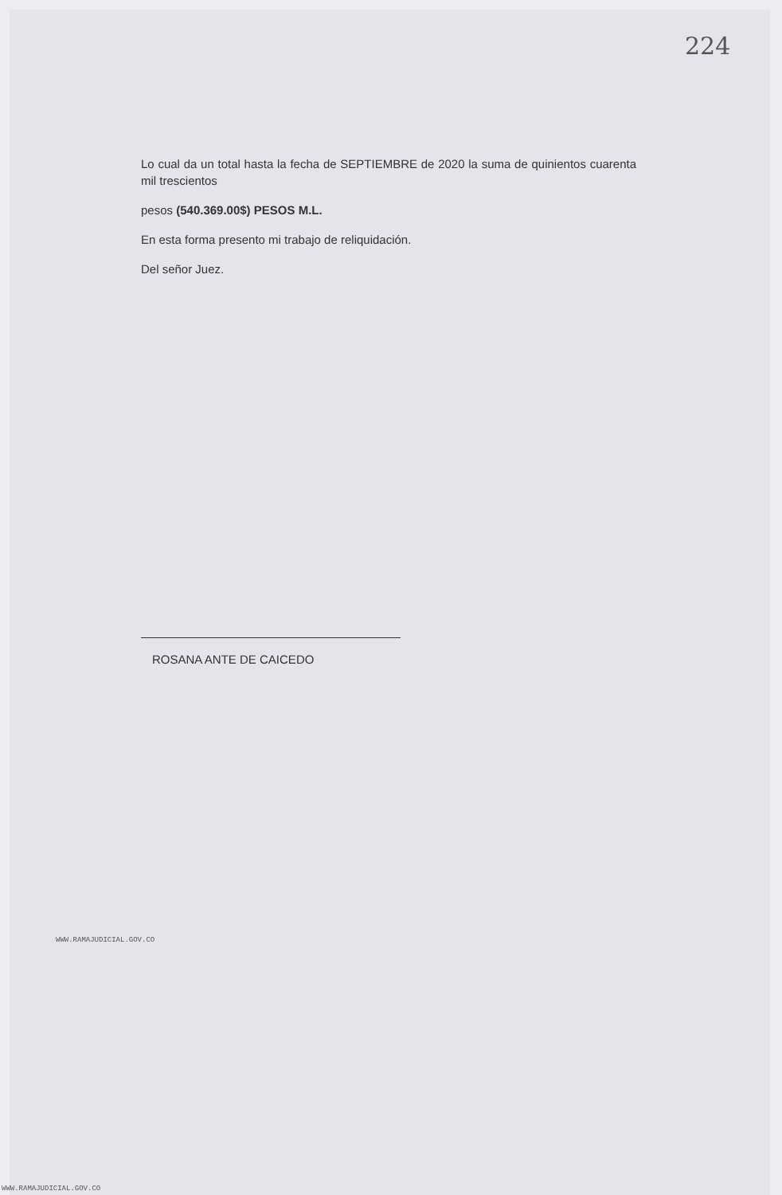224
Lo cual da un total hasta la fecha de SEPTIEMBRE de 2020 la suma de quinientos cuarenta mil trescientos
pesos (540.369.00$) PESOS M.L.
En esta forma presento mi trabajo de reliquidación.
Del señor Juez.
ROSANA ANTE DE CAICEDO
WWW.RAMAJUDICIAL.GOV.CO
WWW.RAMAJUDICIAL.GOV.CO